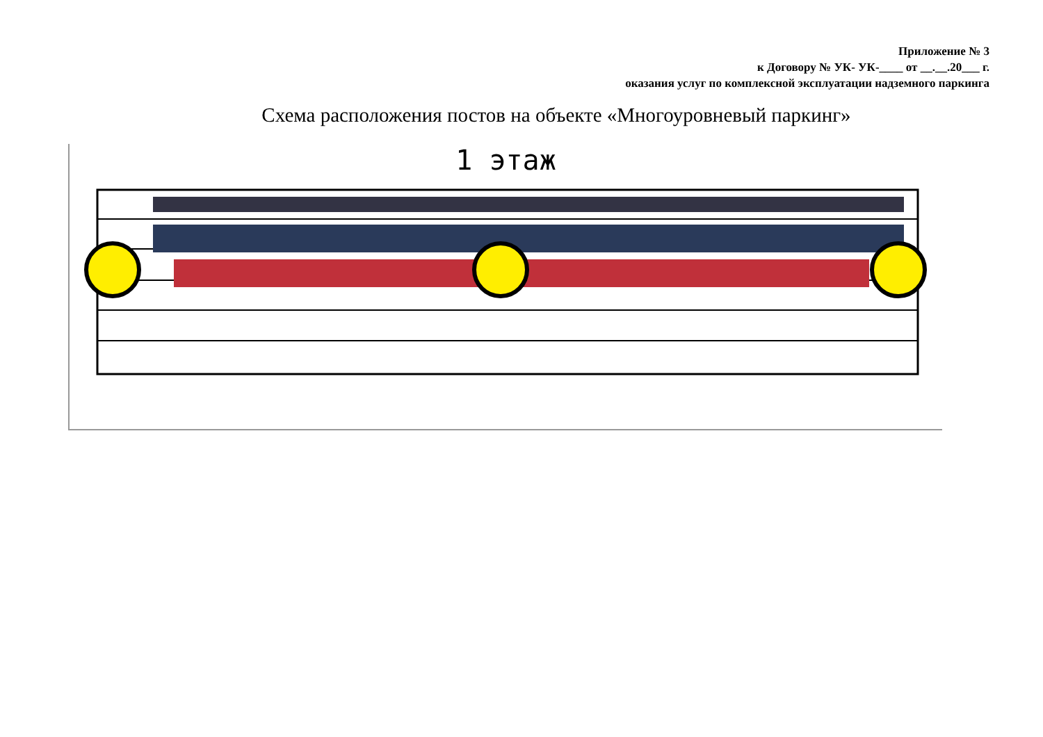Приложение № 3
к Договору № УК- УК-____ от __.__.20___ г.
оказания услуг по комплексной эксплуатации надземного паркинга
Схема расположения постов на объекте «Многоуровневый паркинг»
1 этаж